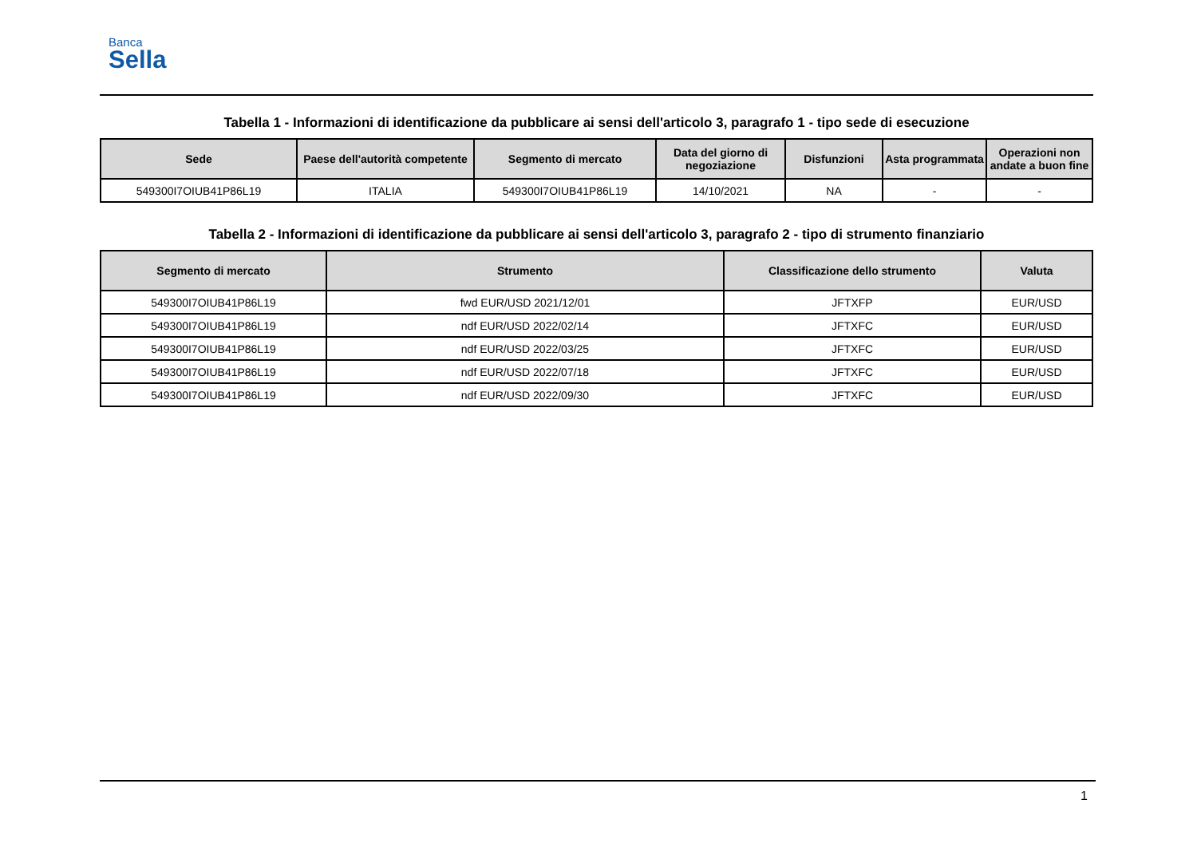Banca
Sella
Tabella 1 - Informazioni di identificazione da pubblicare ai sensi dell'articolo 3, paragrafo 1 - tipo sede di esecuzione
| Sede | Paese dell'autorità competente | Segmento di mercato | Data del giorno di negoziazione | Disfunzioni | Asta programmata | Operazioni non andate a buon fine |
| --- | --- | --- | --- | --- | --- | --- |
| 549300I7OIUB41P86L19 | ITALIA | 549300I7OIUB41P86L19 | 14/10/2021 | NA | - | - |
Tabella 2 - Informazioni di identificazione da pubblicare ai sensi dell'articolo 3, paragrafo 2 - tipo di strumento finanziario
| Segmento di mercato | Strumento | Classificazione dello strumento | Valuta |
| --- | --- | --- | --- |
| 549300I7OIUB41P86L19 | fwd EUR/USD 2021/12/01 | JFTXFP | EUR/USD |
| 549300I7OIUB41P86L19 | ndf EUR/USD 2022/02/14 | JFTXFC | EUR/USD |
| 549300I7OIUB41P86L19 | ndf EUR/USD 2022/03/25 | JFTXFC | EUR/USD |
| 549300I7OIUB41P86L19 | ndf EUR/USD 2022/07/18 | JFTXFC | EUR/USD |
| 549300I7OIUB41P86L19 | ndf EUR/USD 2022/09/30 | JFTXFC | EUR/USD |
1